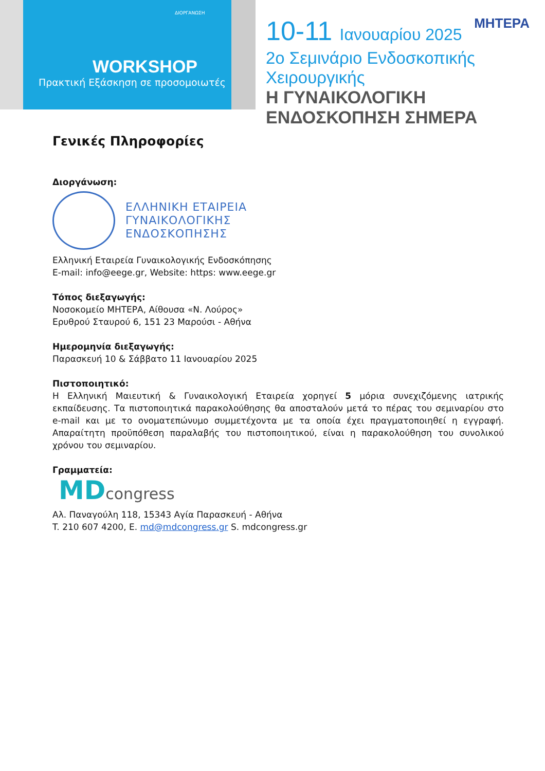ΔΙΟΡΓΑΝΩΣΗ
WORKSHOP
Πρακτική Εξάσκηση σε προσομοιωτές
10-11 Ιανουαρίου 2025
ΜΗΤΕΡΑ
2ο Σεμινάριο Ενδοσκοπικής Χειρουργικής
Η ΓΥΝΑΙΚΟΛΟΓΙΚΗ ΕΝΔΟΣΚΟΠΗΣΗ ΣΗΜΕΡΑ
Γενικές Πληροφορίες
Διοργάνωση:
ΕΛΛΗΝΙΚΗ ΕΤΑΙΡΕΙΑ
ΓΥΝΑΙΚΟΛΟΓΙΚΗΣ
ΕΝΔΟΣΚΟΠΗΣΗΣ
Ελληνική Εταιρεία Γυναικολογικής Ενδοσκόπησης
E-mail: info@eege.gr, Website: https: www.eege.gr
Τόπος διεξαγωγής:
Νοσοκομείο ΜΗΤΕΡΑ, Αίθουσα «Ν. Λούρος»
Ερυθρού Σταυρού 6, 151 23 Μαρούσι - Αθήνα
Ημερομηνία διεξαγωγής:
Παρασκευή 10 & Σάββατο 11 Ιανουαρίου 2025
Πιστοποιητικό:
Η Ελληνική Μαιευτική & Γυναικολογική Εταιρεία χορηγεί 5 μόρια συνεχιζόμενης ιατρικής εκπαίδευσης. Τα πιστοποιητικά παρακολούθησης θα αποσταλούν μετά το πέρας του σεμιναρίου στο e-mail και με το ονοματεπώνυμο συμμετέχοντα με τα οποία έχει πραγματοποιηθεί η εγγραφή. Απαραίτητη προϋπόθεση παραλαβής του πιστοποιητικού, είναι η παρακολούθηση του συνολικού χρόνου του σεμιναρίου.
Γραμματεία:
MDcongress
Αλ. Παναγούλη 118, 15343 Αγία Παρασκευή - Αθήνα
T. 210 607 4200, E. md@mdcongress.gr S. mdcongress.gr